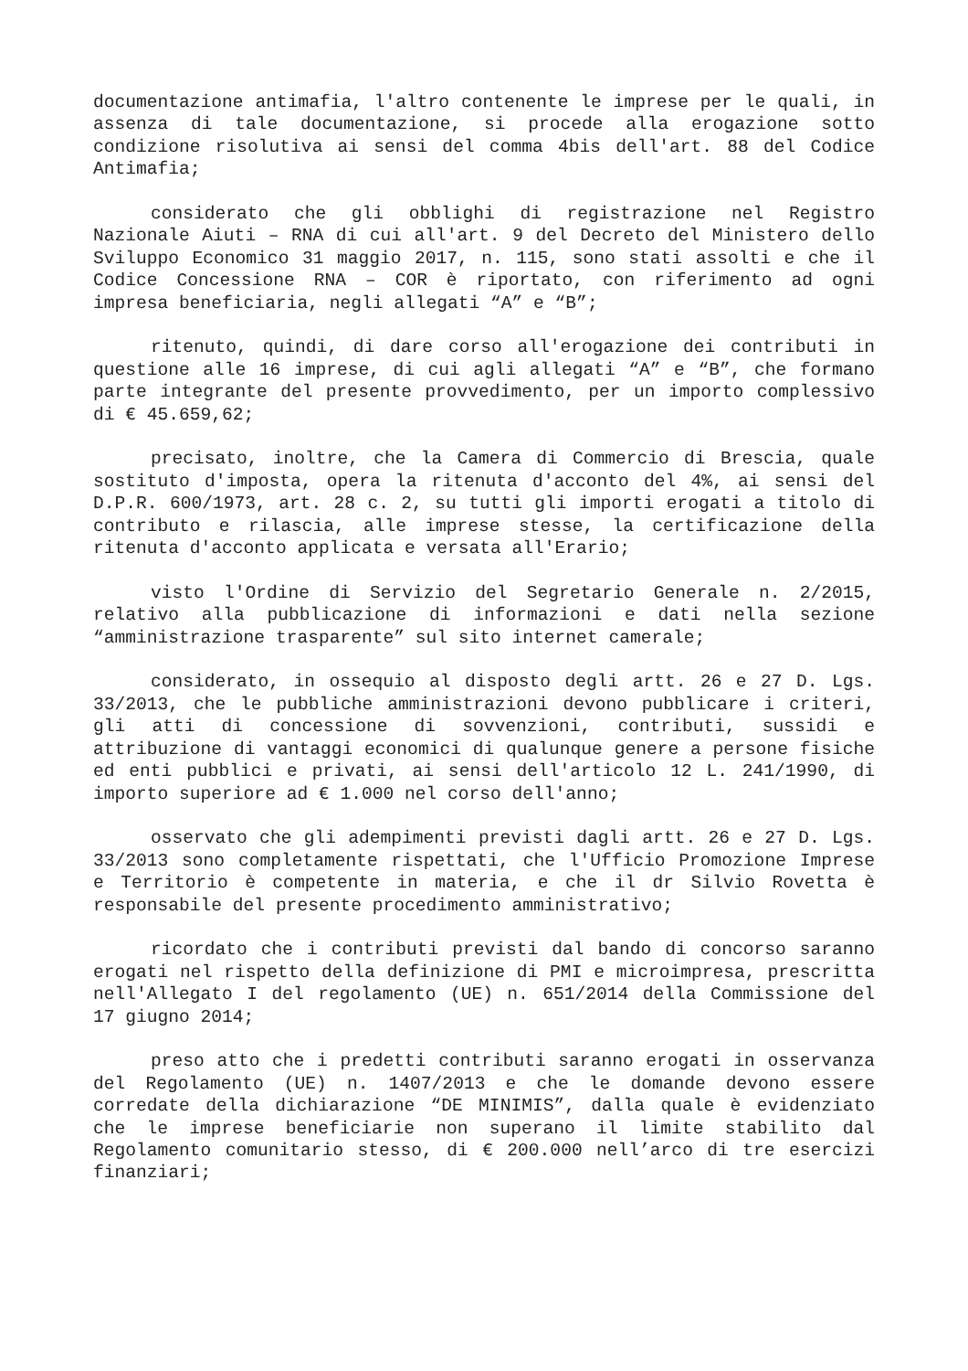documentazione antimafia, l'altro contenente le imprese per le quali, in assenza di tale documentazione, si procede alla erogazione sotto condizione risolutiva ai sensi del comma 4bis dell'art. 88 del Codice Antimafia;
considerato che gli obblighi di registrazione nel Registro Nazionale Aiuti – RNA di cui all'art. 9 del Decreto del Ministero dello Sviluppo Economico 31 maggio 2017, n. 115, sono stati assolti e che il Codice Concessione RNA – COR è riportato, con riferimento ad ogni impresa beneficiaria, negli allegati “A” e “B”;
ritenuto, quindi, di dare corso all'erogazione dei contributi in questione alle 16 imprese, di cui agli allegati “A” e “B”, che formano parte integrante del presente provvedimento, per un importo complessivo di € 45.659,62;
precisato, inoltre, che la Camera di Commercio di Brescia, quale sostituto d'imposta, opera la ritenuta d'acconto del 4%, ai sensi del D.P.R. 600/1973, art. 28 c. 2, su tutti gli importi erogati a titolo di contributo e rilascia, alle imprese stesse, la certificazione della ritenuta d'acconto applicata e versata all'Erario;
visto l'Ordine di Servizio del Segretario Generale n. 2/2015, relativo alla pubblicazione di informazioni e dati nella sezione “amministrazione trasparente” sul sito internet camerale;
considerato, in ossequio al disposto degli artt. 26 e 27 D. Lgs. 33/2013, che le pubbliche amministrazioni devono pubblicare i criteri, gli atti di concessione di sovvenzioni, contributi, sussidi e attribuzione di vantaggi economici di qualunque genere a persone fisiche ed enti pubblici e privati, ai sensi dell'articolo 12 L. 241/1990, di importo superiore ad € 1.000 nel corso dell'anno;
osservato che gli adempimenti previsti dagli artt. 26 e 27 D. Lgs. 33/2013 sono completamente rispettati, che l'Ufficio Promozione Imprese e Territorio è competente in materia, e che il dr Silvio Rovetta è responsabile del presente procedimento amministrativo;
ricordato che i contributi previsti dal bando di concorso saranno erogati nel rispetto della definizione di PMI e microimpresa, prescritta nell'Allegato I del regolamento (UE) n. 651/2014 della Commissione del 17 giugno 2014;
preso atto che i predetti contributi saranno erogati in osservanza del Regolamento (UE) n. 1407/2013 e che le domande devono essere corredate della dichiarazione “DE MINIMIS”, dalla quale è evidenziato che le imprese beneficiarie non superano il limite stabilito dal Regolamento comunitario stesso, di € 200.000 nell’arco di tre esercizi finanziari;